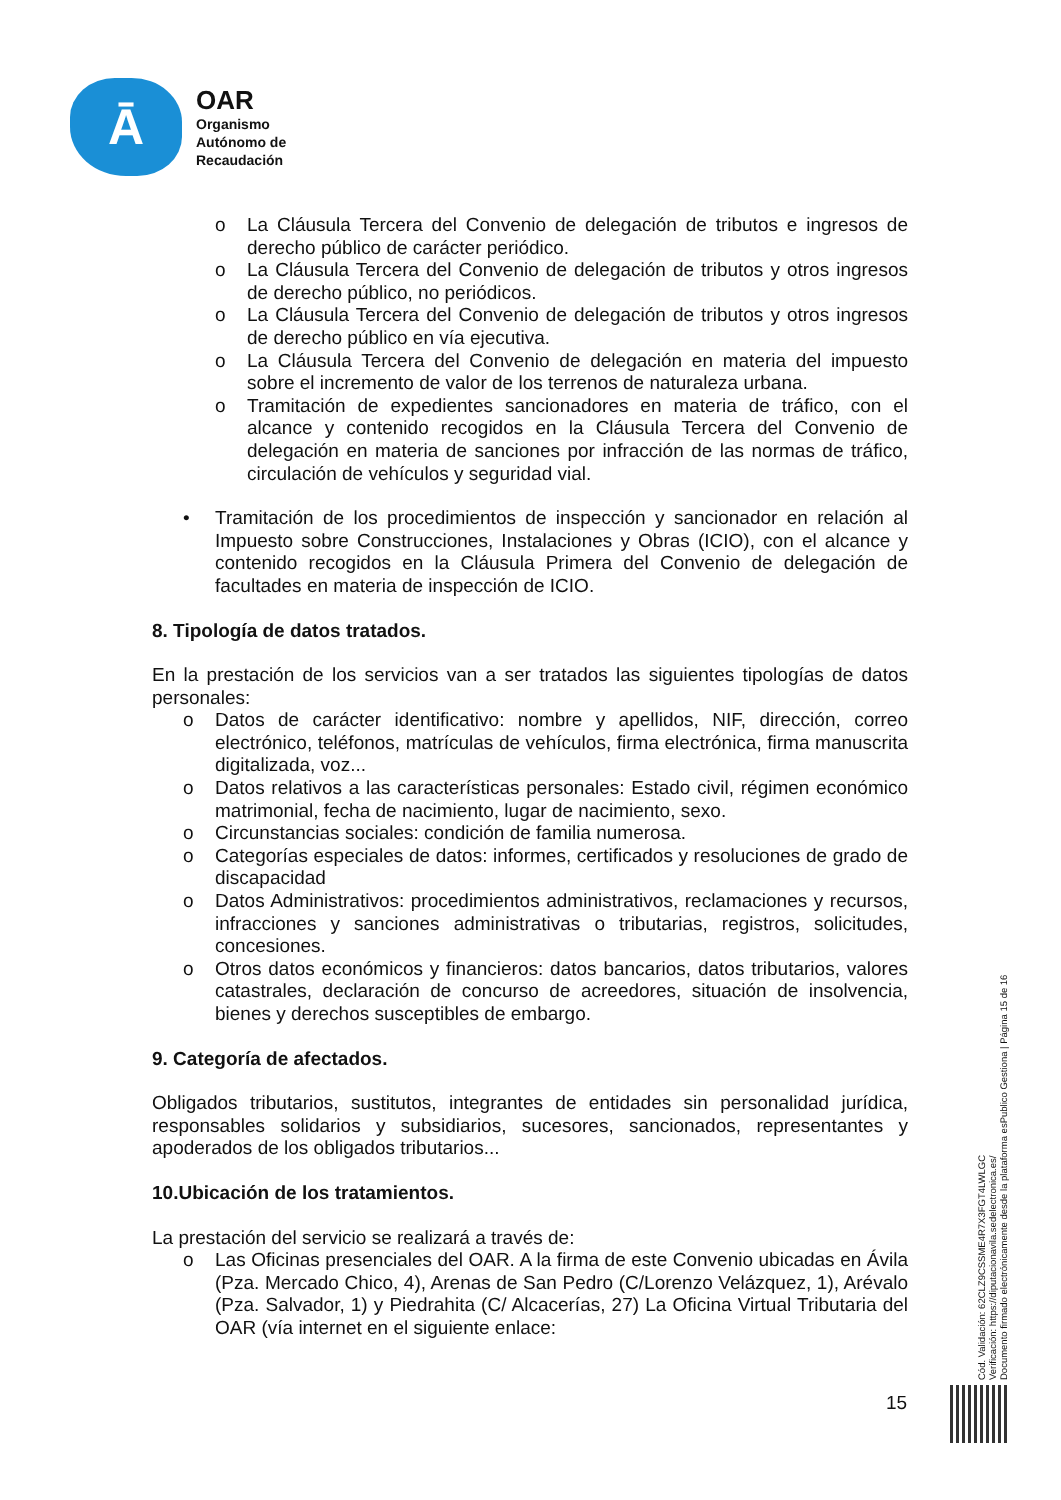Ā
OAR
Organismo
Autónomo de
Recaudación
o La Cláusula Tercera del Convenio de delegación de tributos e ingresos de derecho público de carácter periódico.
o La Cláusula Tercera del Convenio de delegación de tributos y otros ingresos de derecho público, no periódicos.
o La Cláusula Tercera del Convenio de delegación de tributos y otros ingresos de derecho público en vía ejecutiva.
o La Cláusula Tercera del Convenio de delegación en materia del impuesto sobre el incremento de valor de los terrenos de naturaleza urbana.
o Tramitación de expedientes sancionadores en materia de tráfico, con el alcance y contenido recogidos en la Cláusula Tercera del Convenio de delegación en materia de sanciones por infracción de las normas de tráfico, circulación de vehículos y seguridad vial.
• Tramitación de los procedimientos de inspección y sancionador en relación al Impuesto sobre Construcciones, Instalaciones y Obras (ICIO), con el alcance y contenido recogidos en la Cláusula Primera del Convenio de delegación de facultades en materia de inspección de ICIO.
8. Tipología de datos tratados.
En la prestación de los servicios van a ser tratados las siguientes tipologías de datos personales:
o Datos de carácter identificativo: nombre y apellidos, NIF, dirección, correo electrónico, teléfonos, matrículas de vehículos, firma electrónica, firma manuscrita digitalizada, voz...
o Datos relativos a las características personales: Estado civil, régimen económico matrimonial, fecha de nacimiento, lugar de nacimiento, sexo.
o Circunstancias sociales: condición de familia numerosa.
o Categorías especiales de datos: informes, certificados y resoluciones de grado de discapacidad
o Datos Administrativos: procedimientos administrativos, reclamaciones y recursos, infracciones y sanciones administrativas o tributarias, registros, solicitudes, concesiones.
o Otros datos económicos y financieros: datos bancarios, datos tributarios, valores catastrales, declaración de concurso de acreedores, situación de insolvencia, bienes y derechos susceptibles de embargo.
9. Categoría de afectados.
Obligados tributarios, sustitutos, integrantes de entidades sin personalidad jurídica, responsables solidarios y subsidiarios, sucesores, sancionados, representantes y apoderados de los obligados tributarios...
10.Ubicación de los tratamientos.
La prestación del servicio se realizará a través de:
o Las Oficinas presenciales del OAR. A la firma de este Convenio ubicadas en Ávila (Pza. Mercado Chico, 4), Arenas de San Pedro (C/Lorenzo Velázquez, 1), Arévalo (Pza. Salvador, 1) y Piedrahita (C/ Alcacerías, 27) La Oficina Virtual Tributaria del OAR (vía internet en el siguiente enlace:
Cód. Validación: 62CLZ9CSSME4R7X3FGT4LWLGC
Verificación: https://diputacionavila.sedelectronica.es/
Documento firmado electrónicamente desde la plataforma esPublico Gestiona | Página 15 de 16
15